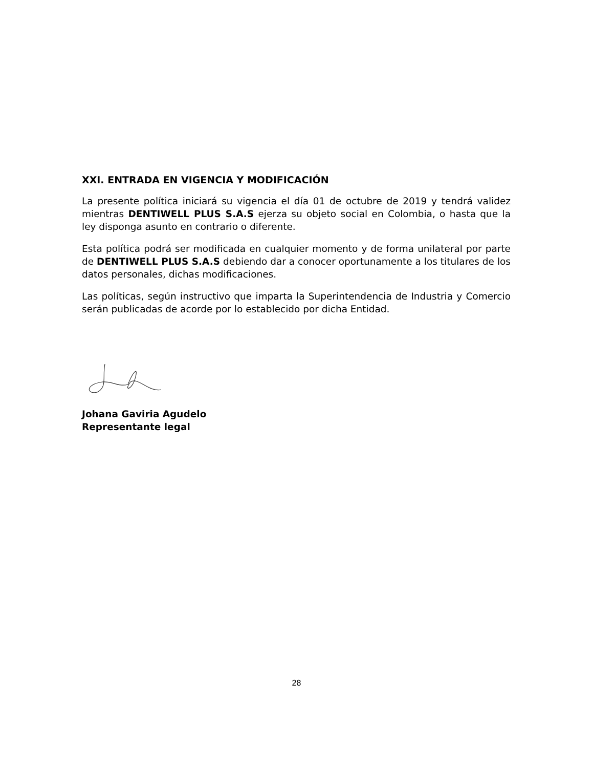XXI. ENTRADA EN VIGENCIA Y MODIFICACIÓN
La presente política iniciará su vigencia el día 01 de octubre de 2019 y tendrá validez mientras DENTIWELL PLUS S.A.S ejerza su objeto social en Colombia, o hasta que la ley disponga asunto en contrario o diferente.
Esta política podrá ser modificada en cualquier momento y de forma unilateral por parte de DENTIWELL PLUS S.A.S debiendo dar a conocer oportunamente a los titulares de los datos personales, dichas modificaciones.
Las políticas, según instructivo que imparta la Superintendencia de Industria y Comercio serán publicadas de acorde por lo establecido por dicha Entidad.
Johana Gaviria Agudelo
Representante legal
28